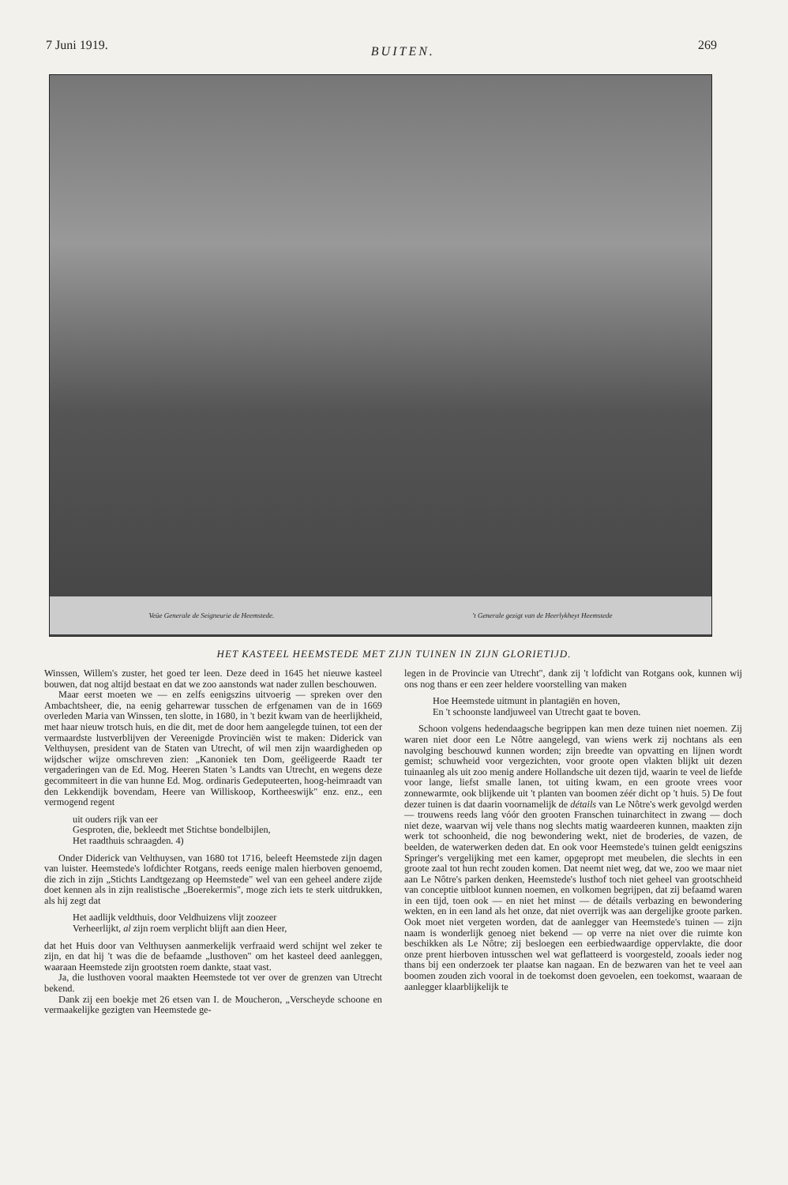7 Juni 1919. BUITEN. 269
Veüe Generale de Seigneurie de Heemstede. 't Generale gezigt van de Heerlykheyt Heemstede
HET KASTEEL HEEMSTEDE MET ZIJN TUINEN IN ZIJN GLORIETIJD.
Winssen, Willem's zuster, het goed ter leen. Deze deed in 1645 het nieuwe kasteel bouwen, dat nog altijd bestaat en dat we zoo aanstonds wat nader zullen beschouwen.
Maar eerst moeten we — en zelfs eenigszins uitvoerig — spreken over den Ambachtsheer, die, na eenig geharrewar tusschen de erfgenamen van de in 1669 overleden Maria van Winssen, ten slotte, in 1680, in 't bezit kwam van de heerlijkheid, met haar nieuw trotsch huis, en die dit, met de door hem aangelegde tuinen, tot een der vermaardste lustverblijven der Vereenigde Provinciën wist te maken: Diderick van Velthuysen, president van de Staten van Utrecht, of wil men zijn waardigheden op wijdscher wijze omschreven zien: „Kanoniek ten Dom, geëligeerde Raadt ter vergaderingen van de Ed. Mog. Heeren Staten 's Landts van Utrecht, en wegens deze gecommiteert in die van hunne Ed. Mog. ordinaris Gedeputeerten, hoog-heimraadt van den Lekkendijk bovendam, Heere van Williskoop, Kortheeswijk" enz. enz., een vermogend regent
uit ouders rijk van eer
Gesproten, die, bekleedt met Stichtse bondelbijlen,
Het raadthuis schraagden. 4)
Onder Diderick van Velthuysen, van 1680 tot 1716, beleeft Heemstede zijn dagen van luister. Heemstede's lofdichter Rotgans, reeds eenige malen hierboven genoemd, die zich in zijn „Stichts Landtgezang op Heemstede" wel van een geheel andere zijde doet kennen als in zijn realistische „Boerekermis", moge zich iets te sterk uitdrukken, als hij zegt dat
Het aadlijk veldthuis, door Veldhuizens vlijt zoozeer
Verheerlijkt, al zijn roem verplicht blijft aan dien Heer,
dat het Huis door van Velthuysen aanmerkelijk verfraaid werd schijnt wel zeker te zijn, en dat hij 't was die de befaamde „lusthoven" om het kasteel deed aanleggen, waaraan Heemstede zijn grootsten roem dankte, staat vast.
Ja, die lusthoven vooral maakten Heemstede tot ver over de grenzen van Utrecht bekend.
Dank zij een boekje met 26 etsen van I. de Moucheron, „Verscheyde schoone en vermaakelijke gezigten van Heemstede ge-
legen in de Provincie van Utrecht", dank zij 't lofdicht van Rotgans ook, kunnen wij ons nog thans er een zeer heldere voorstelling van maken
Hoe Heemstede uitmunt in plantagiën en hoven,
En 't schoonste landjuweel van Utrecht gaat te boven.
Schoon volgens hedendaagsche begrippen kan men deze tuinen niet noemen. Zij waren niet door een Le Nôtre aangelegd, van wiens werk zij nochtans als een navolging beschouwd kunnen worden; zijn breedte van opvatting en lijnen wordt gemist; schuwheid voor vergezichten, voor groote open vlakten blijkt uit dezen tuinaanleg als uit zoo menig andere Hollandsche uit dezen tijd, waarin te veel de liefde voor lange, liefst smalle lanen, tot uiting kwam, en een groote vrees voor zonnewarmte, ook blijkende uit 't planten van boomen zéér dicht op 't huis. 5) De fout dezer tuinen is dat daarin voornamelijk de détails van Le Nôtre's werk gevolgd werden — trouwens reeds lang vóór den grooten Franschen tuinarchitect in zwang — doch niet deze, waarvan wij vele thans nog slechts matig waardeeren kunnen, maakten zijn werk tot schoonheid, die nog bewondering wekt, niet de broderies, de vazen, de beelden, de waterwerken deden dat. En ook voor Heemstede's tuinen geldt eenigszins Springer's vergelijking met een kamer, opgepropt met meubelen, die slechts in een groote zaal tot hun recht zouden komen. Dat neemt niet weg, dat we, zoo we maar niet aan Le Nôtre's parken denken, Heemstede's lusthof toch niet geheel van grootschheid van conceptie uitbloot kunnen noemen, en volkomen begrijpen, dat zij befaamd waren in een tijd, toen ook — en niet het minst — de détails verbazing en bewondering wekten, en in een land als het onze, dat niet overrijk was aan dergelijke groote parken. Ook moet niet vergeten worden, dat de aanlegger van Heemstede's tuinen — zijn naam is wonderlijk genoeg niet bekend — op verre na niet over die ruimte kon beschikken als Le Nôtre; zij besloegen een eerbiedwaardige oppervlakte, die door onze prent hierboven intusschen wel wat geflatteerd is voorgesteld, zooals ieder nog thans bij een onderzoek ter plaatse kan nagaan. En de bezwaren van het te veel aan boomen zouden zich vooral in de toekomst doen gevoelen, een toekomst, waaraan de aanlegger klaarblijkelijk te